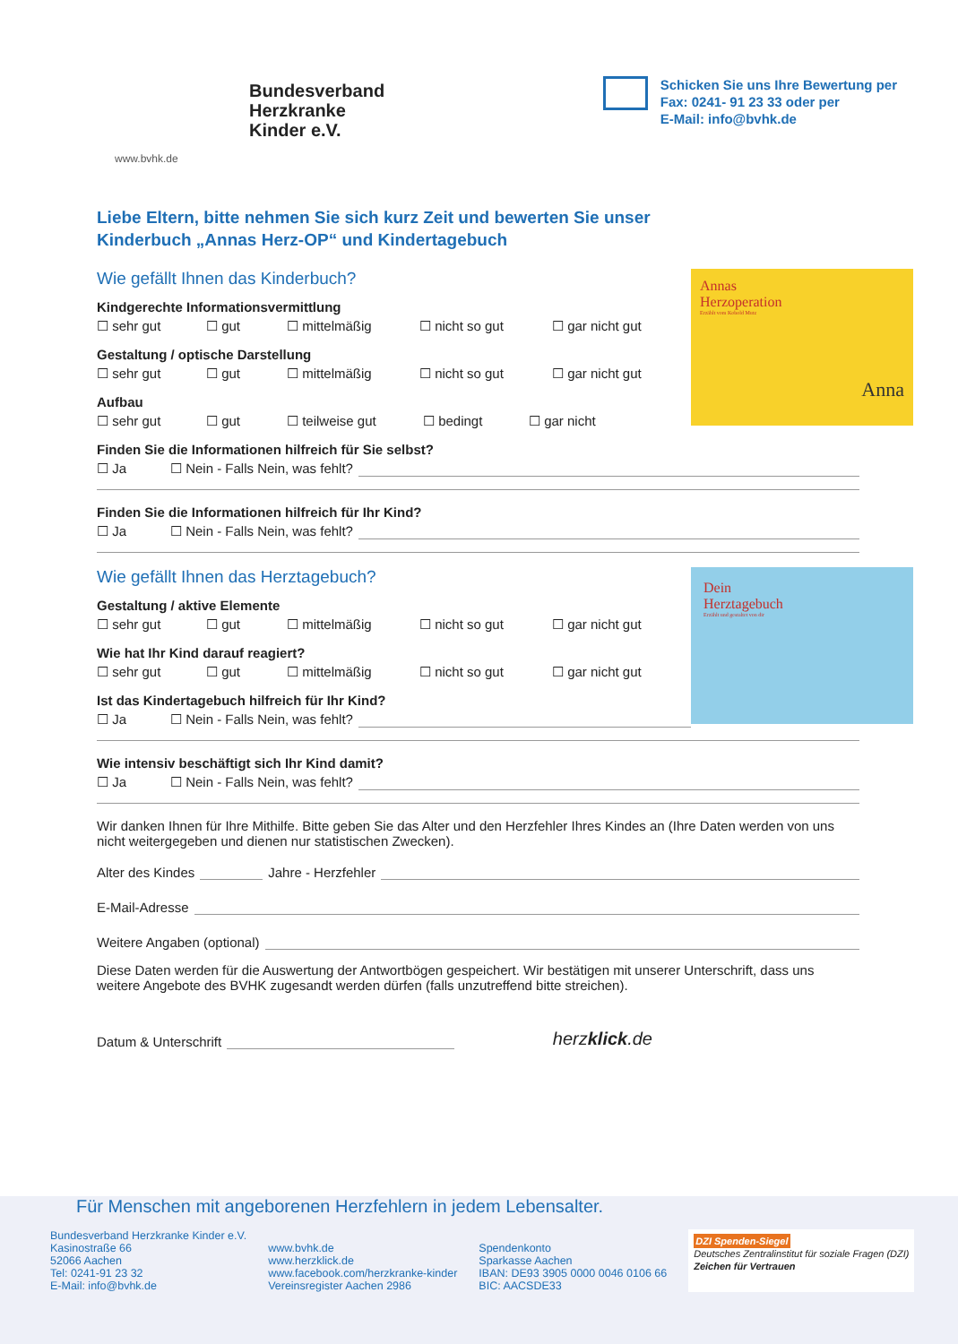Bundesverband
Herzkranke
Kinder e.V.
www.bvhk.de
Schicken Sie uns Ihre Bewertung per
Fax: 0241- 91 23 33 oder per
E-Mail: info@bvhk.de
Liebe Eltern, bitte nehmen Sie sich kurz Zeit und bewerten Sie unser
Kinderbuch „Annas Herz-OP“ und Kindertagebuch
Annas
Herzoperation
Erzählt vom Kobold Mutz
Anna
Wie gefällt Ihnen das Kinderbuch?
Kindgerechte Informationsvermittlung
☐ sehr gut ☐ gut ☐ mittelmäßig ☐ nicht so gut ☐ gar nicht gut
Gestaltung / optische Darstellung
☐ sehr gut ☐ gut ☐ mittelmäßig ☐ nicht so gut ☐ gar nicht gut
Aufbau
☐ sehr gut ☐ gut ☐ teilweise gut ☐ bedingt ☐ gar nicht
Finden Sie die Informationen hilfreich für Sie selbst?
☐ Ja ☐ Nein - Falls Nein, was fehlt?
Finden Sie die Informationen hilfreich für Ihr Kind?
☐ Ja ☐ Nein - Falls Nein, was fehlt?
Dein
Herztagebuch
Erzählt und gestaltet von dir
Wie gefällt Ihnen das Herztagebuch?
Gestaltung / aktive Elemente
☐ sehr gut ☐ gut ☐ mittelmäßig ☐ nicht so gut ☐ gar nicht gut
Wie hat Ihr Kind darauf reagiert?
☐ sehr gut ☐ gut ☐ mittelmäßig ☐ nicht so gut ☐ gar nicht gut
Ist das Kindertagebuch hilfreich für Ihr Kind?
☐ Ja ☐ Nein - Falls Nein, was fehlt?
Wie intensiv beschäftigt sich Ihr Kind damit?
☐ Ja ☐ Nein - Falls Nein, was fehlt?
Wir danken Ihnen für Ihre Mithilfe. Bitte geben Sie das Alter und den Herzfehler Ihres Kindes an (Ihre Daten werden von uns nicht weitergegeben und dienen nur statistischen Zwecken).
Alter des Kindes Jahre - Herzfehler
E-Mail-Adresse
Weitere Angaben (optional)
Diese Daten werden für die Auswertung der Antwortbögen gespeichert. Wir bestätigen mit unserer Unterschrift, dass uns weitere Angebote des BVHK zugesandt werden dürfen (falls unzutreffend bitte streichen).
Datum & Unterschrift herzklick.de
Für Menschen mit angeborenen Herzfehlern in jedem Lebensalter.
Bundesverband Herzkranke Kinder e.V.
Kasinostraße 66
52066 Aachen
Tel: 0241-91 23 32
E-Mail: info@bvhk.de
www.bvhk.de
www.herzklick.de
www.facebook.com/herzkranke-kinder
Vereinsregister Aachen 2986
Spendenkonto
Sparkasse Aachen
IBAN: DE93 3905 0000 0046 0106 66
BIC: AACSDE33
DZI Spenden-Siegel
Deutsches Zentralinstitut für soziale Fragen (DZI)
Zeichen für Vertrauen